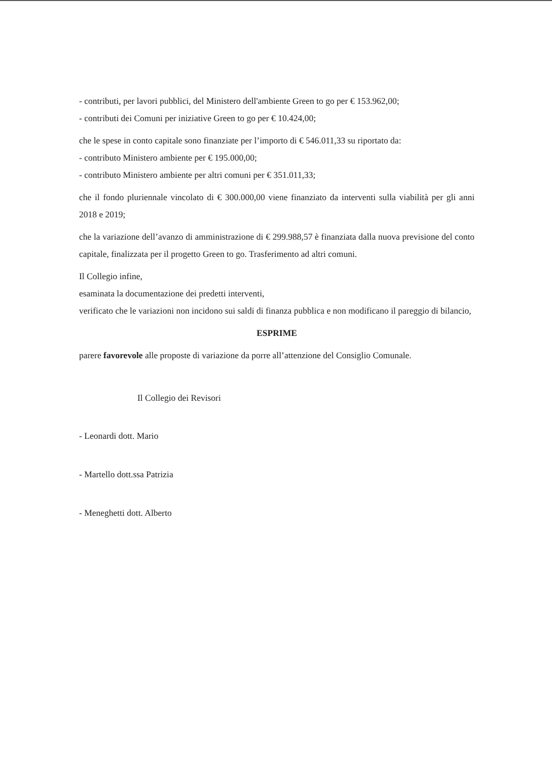- contributi, per lavori pubblici, del Ministero dell'ambiente Green to go per € 153.962,00;
- contributi dei Comuni per iniziative Green to go per € 10.424,00;
che le spese in conto capitale sono finanziate per l’importo di € 546.011,33 su riportato da:
- contributo Ministero ambiente per € 195.000,00;
- contributo Ministero ambiente per altri comuni per € 351.011,33;
che il fondo pluriennale vincolato di € 300.000,00 viene finanziato da interventi sulla viabilità per gli anni 2018 e 2019;
che la variazione dell’avanzo di amministrazione di € 299.988,57 è finanziata dalla nuova previsione del conto capitale, finalizzata per il progetto Green to go. Trasferimento ad altri comuni.
Il Collegio infine,
esaminata la documentazione dei predetti interventi,
verificato che le variazioni non incidono sui saldi di finanza pubblica e non modificano il pareggio di bilancio,
ESPRIME
parere favorevole alle proposte di variazione da porre all’attenzione del Consiglio Comunale.
Il Collegio dei Revisori
- Leonardi dott. Mario
- Martello dott.ssa Patrizia
- Meneghetti dott. Alberto